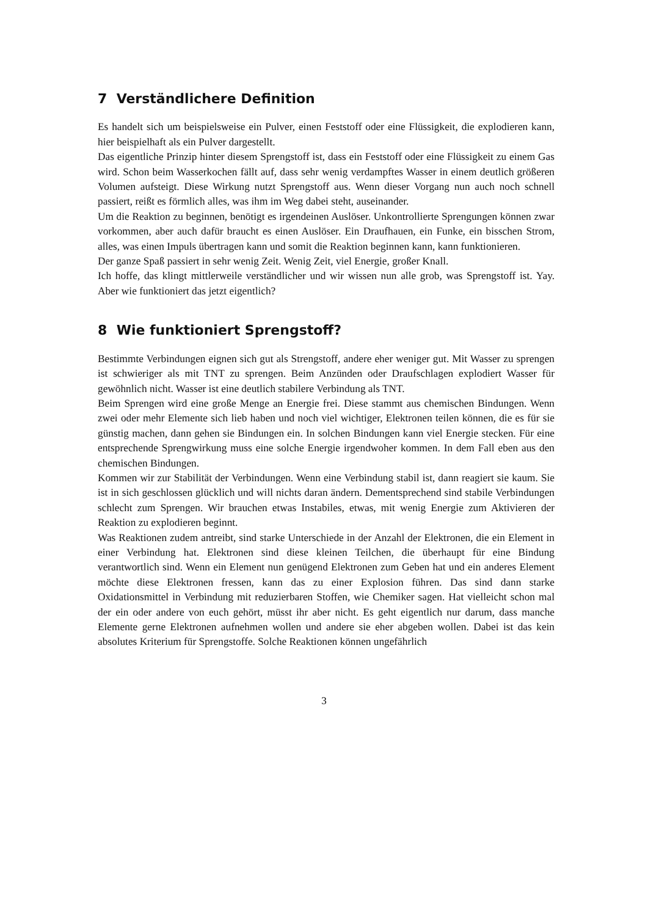7 Verständlichere Definition
Es handelt sich um beispielsweise ein Pulver, einen Feststoff oder eine Flüssigkeit, die explodieren kann, hier beispielhaft als ein Pulver dargestellt.
Das eigentliche Prinzip hinter diesem Sprengstoff ist, dass ein Feststoff oder eine Flüssigkeit zu einem Gas wird. Schon beim Wasserkochen fällt auf, dass sehr wenig verdampftes Wasser in einem deutlich größeren Volumen aufsteigt. Diese Wirkung nutzt Sprengstoff aus. Wenn dieser Vorgang nun auch noch schnell passiert, reißt es förmlich alles, was ihm im Weg dabei steht, auseinander.
Um die Reaktion zu beginnen, benötigt es irgendeinen Auslöser. Unkontrollierte Sprengungen können zwar vorkommen, aber auch dafür braucht es einen Auslöser. Ein Draufhauen, ein Funke, ein bisschen Strom, alles, was einen Impuls übertragen kann und somit die Reaktion beginnen kann, kann funktionieren.
Der ganze Spaß passiert in sehr wenig Zeit. Wenig Zeit, viel Energie, großer Knall.
Ich hoffe, das klingt mittlerweile verständlicher und wir wissen nun alle grob, was Sprengstoff ist. Yay. Aber wie funktioniert das jetzt eigentlich?
8 Wie funktioniert Sprengstoff?
Bestimmte Verbindungen eignen sich gut als Strengstoff, andere eher weniger gut. Mit Wasser zu sprengen ist schwieriger als mit TNT zu sprengen. Beim Anzünden oder Draufschlagen explodiert Wasser für gewöhnlich nicht. Wasser ist eine deutlich stabilere Verbindung als TNT.
Beim Sprengen wird eine große Menge an Energie frei. Diese stammt aus chemischen Bindungen. Wenn zwei oder mehr Elemente sich lieb haben und noch viel wichtiger, Elektronen teilen können, die es für sie günstig machen, dann gehen sie Bindungen ein. In solchen Bindungen kann viel Energie stecken. Für eine entsprechende Sprengwirkung muss eine solche Energie irgendwoher kommen. In dem Fall eben aus den chemischen Bindungen.
Kommen wir zur Stabilität der Verbindungen. Wenn eine Verbindung stabil ist, dann reagiert sie kaum. Sie ist in sich geschlossen glücklich und will nichts daran ändern. Dementsprechend sind stabile Verbindungen schlecht zum Sprengen. Wir brauchen etwas Instabiles, etwas, mit wenig Energie zum Aktivieren der Reaktion zu explodieren beginnt.
Was Reaktionen zudem antreibt, sind starke Unterschiede in der Anzahl der Elektronen, die ein Element in einer Verbindung hat. Elektronen sind diese kleinen Teilchen, die überhaupt für eine Bindung verantwortlich sind. Wenn ein Element nun genügend Elektronen zum Geben hat und ein anderes Element möchte diese Elektronen fressen, kann das zu einer Explosion führen. Das sind dann starke Oxidationsmittel in Verbindung mit reduzierbaren Stoffen, wie Chemiker sagen. Hat vielleicht schon mal der ein oder andere von euch gehört, müsst ihr aber nicht. Es geht eigentlich nur darum, dass manche Elemente gerne Elektronen aufnehmen wollen und andere sie eher abgeben wollen. Dabei ist das kein absolutes Kriterium für Sprengstoffe. Solche Reaktionen können ungefährlich
3